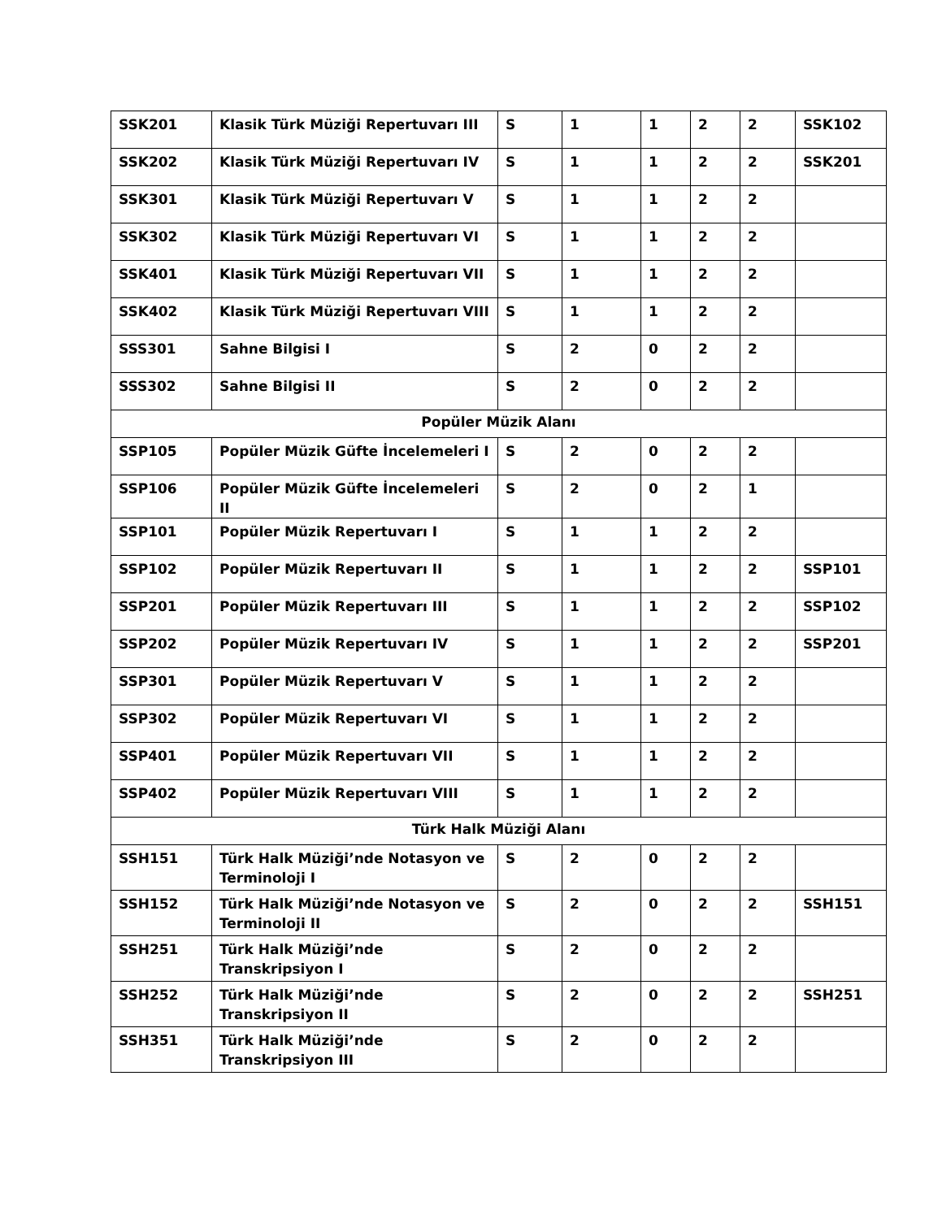| SSK201 | Klasik Türk Müziği Repertuvarı III | S | 1 | 1 | 2 | 2 | SSK102 |
| SSK202 | Klasik Türk Müziği Repertuvarı IV | S | 1 | 1 | 2 | 2 | SSK201 |
| SSK301 | Klasik Türk Müziği Repertuvarı V | S | 1 | 1 | 2 | 2 | |
| SSK302 | Klasik Türk Müziği Repertuvarı VI | S | 1 | 1 | 2 | 2 | |
| SSK401 | Klasik Türk Müziği Repertuvarı VII | S | 1 | 1 | 2 | 2 | |
| SSK402 | Klasik Türk Müziği Repertuvarı VIII | S | 1 | 1 | 2 | 2 | |
| SSS301 | Sahne Bilgisi I | S | 2 | 0 | 2 | 2 | |
| SSS302 | Sahne Bilgisi II | S | 2 | 0 | 2 | 2 | |
| Popüler Müzik Alanı | | | | | | | |
| SSP105 | Popüler Müzik Güfte İncelemeleri I | S | 2 | 0 | 2 | 2 | |
| SSP106 | Popüler Müzik Güfte İncelemeleri II | S | 2 | 0 | 2 | 1 | |
| SSP101 | Popüler Müzik Repertuvarı I | S | 1 | 1 | 2 | 2 | |
| SSP102 | Popüler Müzik Repertuvarı II | S | 1 | 1 | 2 | 2 | SSP101 |
| SSP201 | Popüler Müzik Repertuvarı III | S | 1 | 1 | 2 | 2 | SSP102 |
| SSP202 | Popüler Müzik Repertuvarı IV | S | 1 | 1 | 2 | 2 | SSP201 |
| SSP301 | Popüler Müzik Repertuvarı V | S | 1 | 1 | 2 | 2 | |
| SSP302 | Popüler Müzik Repertuvarı VI | S | 1 | 1 | 2 | 2 | |
| SSP401 | Popüler Müzik Repertuvarı VII | S | 1 | 1 | 2 | 2 | |
| SSP402 | Popüler Müzik Repertuvarı VIII | S | 1 | 1 | 2 | 2 | |
| Türk Halk Müziği Alanı | | | | | | | |
| SSH151 | Türk Halk Müziği’nde Notasyon ve Terminoloji I | S | 2 | 0 | 2 | 2 | |
| SSH152 | Türk Halk Müziği’nde Notasyon ve Terminoloji II | S | 2 | 0 | 2 | 2 | SSH151 |
| SSH251 | Türk Halk Müziği’nde Transkripsiyon I | S | 2 | 0 | 2 | 2 | |
| SSH252 | Türk Halk Müziği’nde Transkripsiyon II | S | 2 | 0 | 2 | 2 | SSH251 |
| SSH351 | Türk Halk Müziği’nde Transkripsiyon III | S | 2 | 0 | 2 | 2 | |